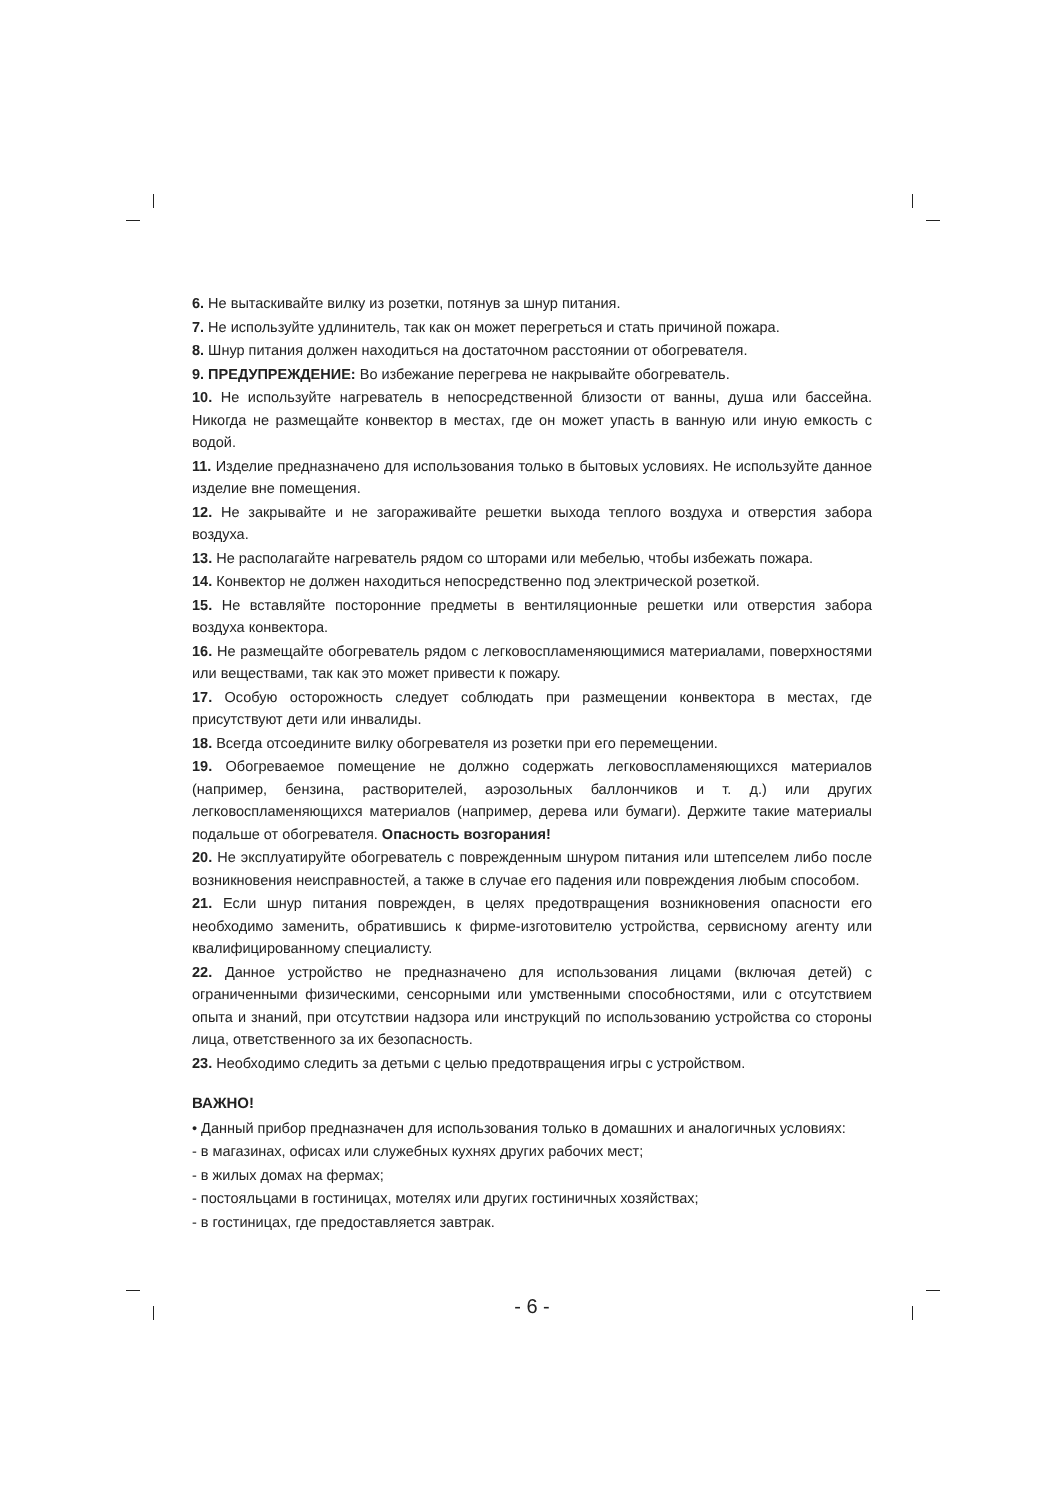6. Не вытаскивайте вилку из розетки, потянув за шнур питания.
7. Не используйте удлинитель, так как он может перегреться и стать причиной пожара.
8. Шнур питания должен находиться на достаточном расстоянии от обогревателя.
9. ПРЕДУПРЕЖДЕНИЕ: Во избежание перегрева не накрывайте обогреватель.
10. Не используйте нагреватель в непосредственной близости от ванны, душа или бассейна. Никогда не размещайте конвектор в местах, где он может упасть в ванную или иную емкость с водой.
11. Изделие предназначено для использования только в бытовых условиях. Не используйте данное изделие вне помещения.
12. Не закрывайте и не загораживайте решетки выхода теплого воздуха и отверстия забора воздуха.
13. Не располагайте нагреватель рядом со шторами или мебелью, чтобы избежать пожара.
14. Конвектор не должен находиться непосредственно под электрической розеткой.
15. Не вставляйте посторонние предметы в вентиляционные решетки или отверстия забора воздуха конвектора.
16. Не размещайте обогреватель рядом с легковоспламеняющимися материалами, поверхностями или веществами, так как это может привести к пожару.
17. Особую осторожность следует соблюдать при размещении конвектора в местах, где присутствуют дети или инвалиды.
18. Всегда отсоедините вилку обогревателя из розетки при его перемещении.
19. Обогреваемое помещение не должно содержать легковоспламеняющихся материалов (например, бензина, растворителей, аэрозольных баллончиков и т. д.) или других легковоспламеняющихся материалов (например, дерева или бумаги). Держите такие материалы подальше от обогревателя. Опасность возгорания!
20. Не эксплуатируйте обогреватель с поврежденным шнуром питания или штепселем либо после возникновения неисправностей, а также в случае его падения или повреждения любым способом.
21. Если шнур питания поврежден, в целях предотвращения возникновения опасности его необходимо заменить, обратившись к фирме-изготовителю устройства, сервисному агенту или квалифицированному специалисту.
22. Данное устройство не предназначено для использования лицами (включая детей) с ограниченными физическими, сенсорными или умственными способностями, или с отсутствием опыта и знаний, при отсутствии надзора или инструкций по использованию устройства со стороны лица, ответственного за их безопасность.
23. Необходимо следить за детьми с целью предотвращения игры с устройством.
ВАЖНО!
• Данный прибор предназначен для использования только в домашних и аналогичных условиях:
- в магазинах, офисах или служебных кухнях других рабочих мест;
- в жилых домах на фермах;
- постояльцами в гостиницах, мотелях или других гостиничных хозяйствах;
- в гостиницах, где предоставляется завтрак.
- 6 -